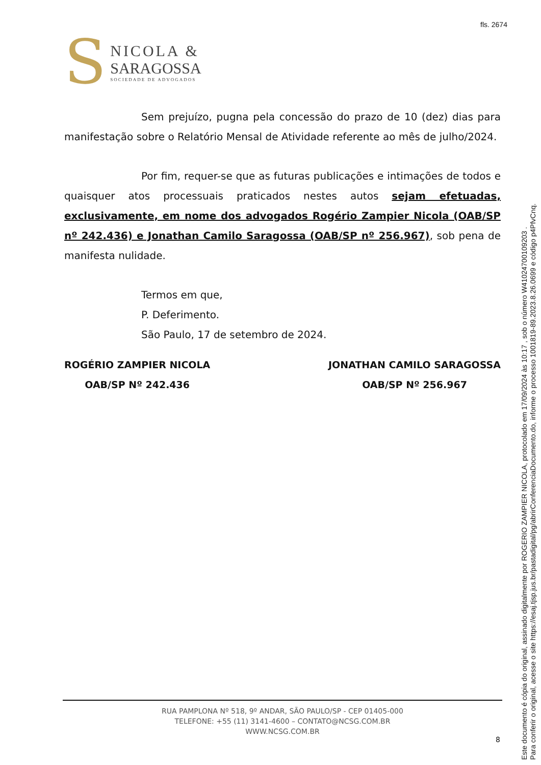fls. 2674
S
NICOLA &
SARAGOSSA
SOCIEDADE DE ADVOGADOS
Sem prejuízo, pugna pela concessão do prazo de 10 (dez) dias para manifestação sobre o Relatório Mensal de Atividade referente ao mês de julho/2024.
Por fim, requer-se que as futuras publicações e intimações de todos e quaisquer atos processuais praticados nestes autos sejam efetuadas, exclusivamente, em nome dos advogados Rogério Zampier Nicola (OAB/SP nº 242.436) e Jonathan Camilo Saragossa (OAB/SP nº 256.967), sob pena de manifesta nulidade.
Termos em que,
P. Deferimento.
São Paulo, 17 de setembro de 2024.
ROGÉRIO ZAMPIER NICOLA
OAB/SP Nº 242.436
JONATHAN CAMILO SARAGOSSA
OAB/SP Nº 256.967
RUA PAMPLONA Nº 518, 9º ANDAR, SÃO PAULO/SP - CEP 01405-000
TELEFONE: +55 (11) 3141-4600 – CONTATO@NCSG.COM.BR
WWW.NCSG.COM.BR
8
Este documento é cópia do original, assinado digitalmente por ROGERIO ZAMPIER NICOLA, protocolado em 17/09/2024 às 10:17 , sob o número W41024700109203 .
Para conferir o original, acesse o site https://esaj.tjsp.jus.br/pastadigital/pg/abrirConferenciaDocumento.do, informe o processo 1001819-89.2023.8.26.0699 e código p4PfvCnq.